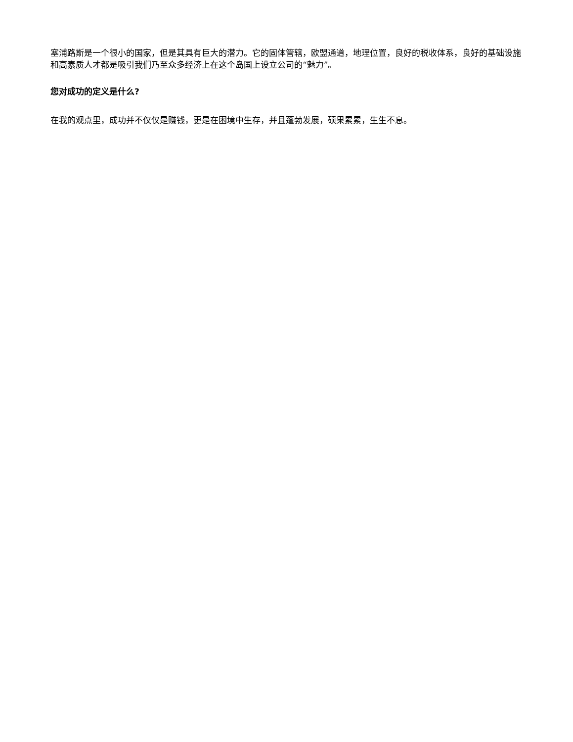塞浦路斯是一个很小的国家，但是其具有巨大的潜力。它的固体管辖，欧盟通道，地理位置，良好的税收体系，良好的基础设施和高素质人才都是吸引我们乃至众多经济上在这个岛国上设立公司的“魅力”。
您对成功的定义是什么?
在我的观点里，成功并不仅仅是赚钱，更是在困境中生存，并且蓬勃发展，硕果累累，生生不息。